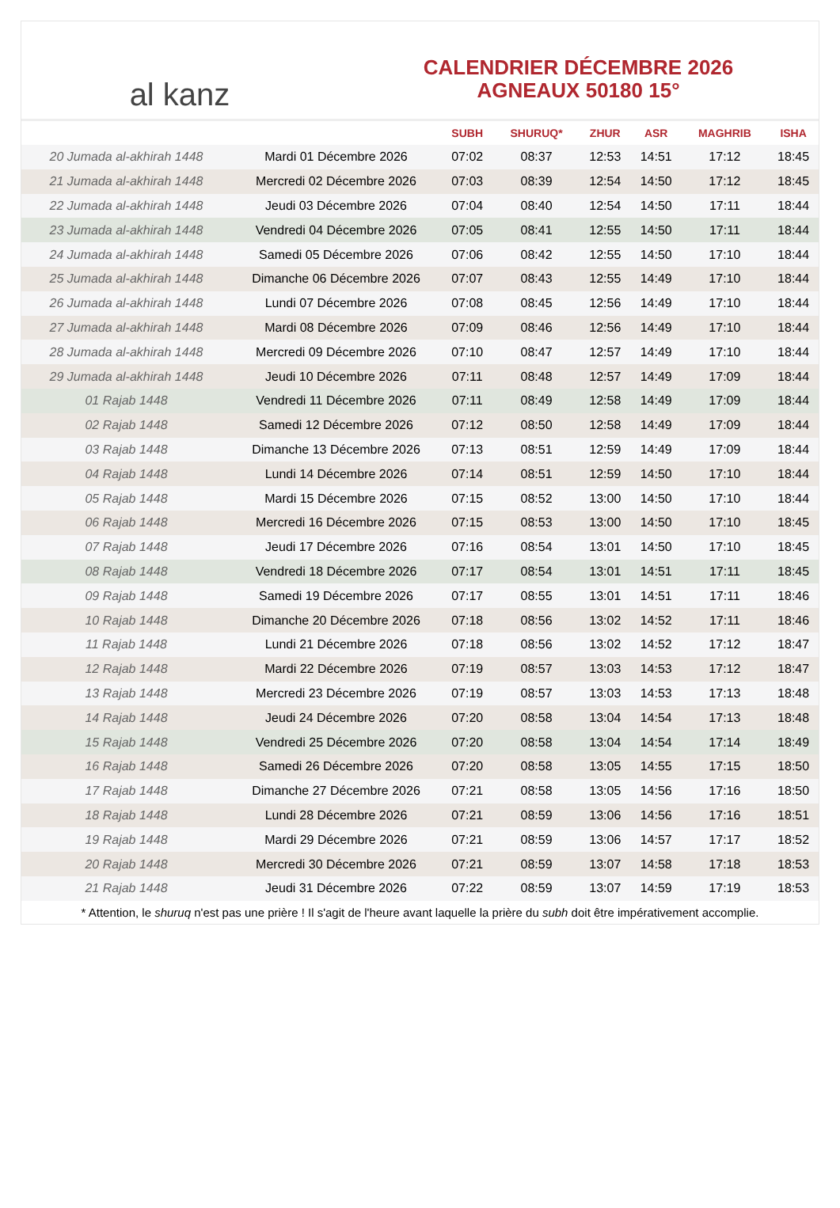al kanz
CALENDRIER DÉCEMBRE 2026
AGNEAUX 50180 15°
| | | SUBH | SHURUQ* | ZHUR | ASR | MAGHRIB | ISHA |
| --- | --- | --- | --- | --- | --- | --- | --- |
| 20 Jumada al-akhirah 1448 | Mardi 01 Décembre 2026 | 07:02 | 08:37 | 12:53 | 14:51 | 17:12 | 18:45 |
| 21 Jumada al-akhirah 1448 | Mercredi 02 Décembre 2026 | 07:03 | 08:39 | 12:54 | 14:50 | 17:12 | 18:45 |
| 22 Jumada al-akhirah 1448 | Jeudi 03 Décembre 2026 | 07:04 | 08:40 | 12:54 | 14:50 | 17:11 | 18:44 |
| 23 Jumada al-akhirah 1448 | Vendredi 04 Décembre 2026 | 07:05 | 08:41 | 12:55 | 14:50 | 17:11 | 18:44 |
| 24 Jumada al-akhirah 1448 | Samedi 05 Décembre 2026 | 07:06 | 08:42 | 12:55 | 14:50 | 17:10 | 18:44 |
| 25 Jumada al-akhirah 1448 | Dimanche 06 Décembre 2026 | 07:07 | 08:43 | 12:55 | 14:49 | 17:10 | 18:44 |
| 26 Jumada al-akhirah 1448 | Lundi 07 Décembre 2026 | 07:08 | 08:45 | 12:56 | 14:49 | 17:10 | 18:44 |
| 27 Jumada al-akhirah 1448 | Mardi 08 Décembre 2026 | 07:09 | 08:46 | 12:56 | 14:49 | 17:10 | 18:44 |
| 28 Jumada al-akhirah 1448 | Mercredi 09 Décembre 2026 | 07:10 | 08:47 | 12:57 | 14:49 | 17:10 | 18:44 |
| 29 Jumada al-akhirah 1448 | Jeudi 10 Décembre 2026 | 07:11 | 08:48 | 12:57 | 14:49 | 17:09 | 18:44 |
| 01 Rajab 1448 | Vendredi 11 Décembre 2026 | 07:11 | 08:49 | 12:58 | 14:49 | 17:09 | 18:44 |
| 02 Rajab 1448 | Samedi 12 Décembre 2026 | 07:12 | 08:50 | 12:58 | 14:49 | 17:09 | 18:44 |
| 03 Rajab 1448 | Dimanche 13 Décembre 2026 | 07:13 | 08:51 | 12:59 | 14:49 | 17:09 | 18:44 |
| 04 Rajab 1448 | Lundi 14 Décembre 2026 | 07:14 | 08:51 | 12:59 | 14:50 | 17:10 | 18:44 |
| 05 Rajab 1448 | Mardi 15 Décembre 2026 | 07:15 | 08:52 | 13:00 | 14:50 | 17:10 | 18:44 |
| 06 Rajab 1448 | Mercredi 16 Décembre 2026 | 07:15 | 08:53 | 13:00 | 14:50 | 17:10 | 18:45 |
| 07 Rajab 1448 | Jeudi 17 Décembre 2026 | 07:16 | 08:54 | 13:01 | 14:50 | 17:10 | 18:45 |
| 08 Rajab 1448 | Vendredi 18 Décembre 2026 | 07:17 | 08:54 | 13:01 | 14:51 | 17:11 | 18:45 |
| 09 Rajab 1448 | Samedi 19 Décembre 2026 | 07:17 | 08:55 | 13:01 | 14:51 | 17:11 | 18:46 |
| 10 Rajab 1448 | Dimanche 20 Décembre 2026 | 07:18 | 08:56 | 13:02 | 14:52 | 17:11 | 18:46 |
| 11 Rajab 1448 | Lundi 21 Décembre 2026 | 07:18 | 08:56 | 13:02 | 14:52 | 17:12 | 18:47 |
| 12 Rajab 1448 | Mardi 22 Décembre 2026 | 07:19 | 08:57 | 13:03 | 14:53 | 17:12 | 18:47 |
| 13 Rajab 1448 | Mercredi 23 Décembre 2026 | 07:19 | 08:57 | 13:03 | 14:53 | 17:13 | 18:48 |
| 14 Rajab 1448 | Jeudi 24 Décembre 2026 | 07:20 | 08:58 | 13:04 | 14:54 | 17:13 | 18:48 |
| 15 Rajab 1448 | Vendredi 25 Décembre 2026 | 07:20 | 08:58 | 13:04 | 14:54 | 17:14 | 18:49 |
| 16 Rajab 1448 | Samedi 26 Décembre 2026 | 07:20 | 08:58 | 13:05 | 14:55 | 17:15 | 18:50 |
| 17 Rajab 1448 | Dimanche 27 Décembre 2026 | 07:21 | 08:58 | 13:05 | 14:56 | 17:16 | 18:50 |
| 18 Rajab 1448 | Lundi 28 Décembre 2026 | 07:21 | 08:59 | 13:06 | 14:56 | 17:16 | 18:51 |
| 19 Rajab 1448 | Mardi 29 Décembre 2026 | 07:21 | 08:59 | 13:06 | 14:57 | 17:17 | 18:52 |
| 20 Rajab 1448 | Mercredi 30 Décembre 2026 | 07:21 | 08:59 | 13:07 | 14:58 | 17:18 | 18:53 |
| 21 Rajab 1448 | Jeudi 31 Décembre 2026 | 07:22 | 08:59 | 13:07 | 14:59 | 17:19 | 18:53 |
* Attention, le shuruq n'est pas une prière ! Il s'agit de l'heure avant laquelle la prière du subh doit être impérativement accomplie.